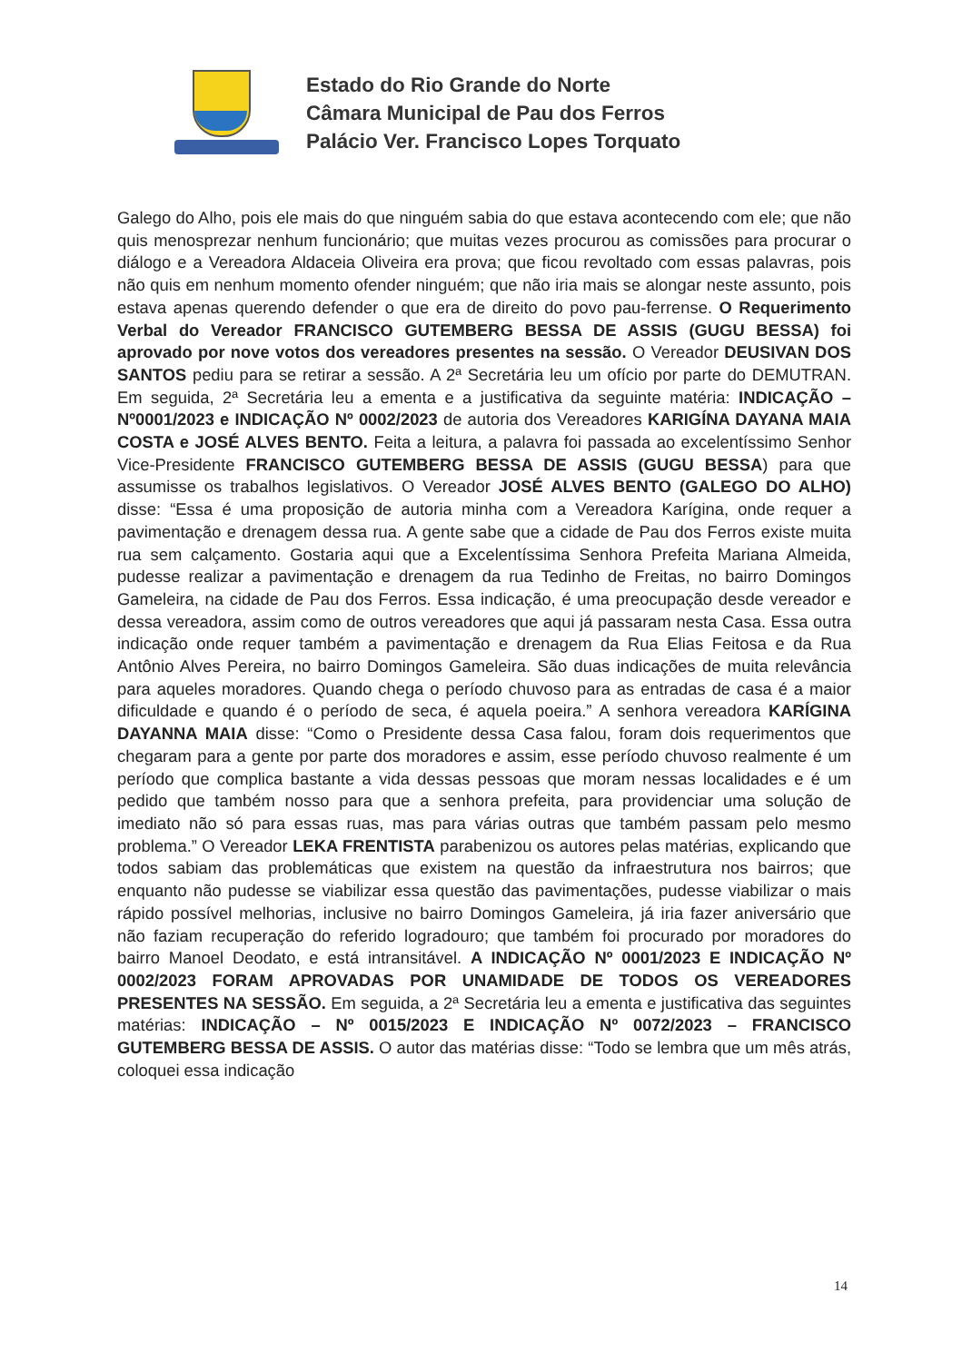Estado do Rio Grande do Norte
Câmara Municipal de Pau dos Ferros
Palácio Ver. Francisco Lopes Torquato
Galego do Alho, pois ele mais do que ninguém sabia do que estava acontecendo com ele; que não quis menosprezar nenhum funcionário; que muitas vezes procurou as comissões para procurar o diálogo e a Vereadora Aldaceia Oliveira era prova; que ficou revoltado com essas palavras, pois não quis em nenhum momento ofender ninguém; que não iria mais se alongar neste assunto, pois estava apenas querendo defender o que era de direito do povo pau-ferrense. O Requerimento Verbal do Vereador FRANCISCO GUTEMBERG BESSA DE ASSIS (GUGU BESSA) foi aprovado por nove votos dos vereadores presentes na sessão. O Vereador DEUSIVAN DOS SANTOS pediu para se retirar a sessão. A 2ª Secretária leu um ofício por parte do DEMUTRAN. Em seguida, 2ª Secretária leu a ementa e a justificativa da seguinte matéria: INDICAÇÃO – Nº0001/2023 e INDICAÇÃO Nº 0002/2023 de autoria dos Vereadores KARIGÍNA DAYANA MAIA COSTA e JOSÉ ALVES BENTO. Feita a leitura, a palavra foi passada ao excelentíssimo Senhor Vice-Presidente FRANCISCO GUTEMBERG BESSA DE ASSIS (GUGU BESSA) para que assumisse os trabalhos legislativos. O Vereador JOSÉ ALVES BENTO (GALEGO DO ALHO) disse: “Essa é uma proposição de autoria minha com a Vereadora Karígina, onde requer a pavimentação e drenagem dessa rua. A gente sabe que a cidade de Pau dos Ferros existe muita rua sem calçamento. Gostaria aqui que a Excelentíssima Senhora Prefeita Mariana Almeida, pudesse realizar a pavimentação e drenagem da rua Tedinho de Freitas, no bairro Domingos Gameleira, na cidade de Pau dos Ferros. Essa indicação, é uma preocupação desde vereador e dessa vereadora, assim como de outros vereadores que aqui já passaram nesta Casa. Essa outra indicação onde requer também a pavimentação e drenagem da Rua Elias Feitosa e da Rua Antônio Alves Pereira, no bairro Domingos Gameleira. São duas indicações de muita relevância para aqueles moradores. Quando chega o período chuvoso para as entradas de casa é a maior dificuldade e quando é o período de seca, é aquela poeira.” A senhora vereadora KARÍGINA DAYANNA MAIA disse: “Como o Presidente dessa Casa falou, foram dois requerimentos que chegaram para a gente por parte dos moradores e assim, esse período chuvoso realmente é um período que complica bastante a vida dessas pessoas que moram nessas localidades e é um pedido que também nosso para que a senhora prefeita, para providenciar uma solução de imediato não só para essas ruas, mas para várias outras que também passam pelo mesmo problema.” O Vereador LEKA FRENTISTA parabenizou os autores pelas matérias, explicando que todos sabiam das problemáticas que existem na questão da infraestrutura nos bairros; que enquanto não pudesse se viabilizar essa questão das pavimentações, pudesse viabilizar o mais rápido possível melhorias, inclusive no bairro Domingos Gameleira, já iria fazer aniversário que não faziam recuperação do referido logradouro; que também foi procurado por moradores do bairro Manoel Deodato, e está intransitável. A INDICAÇÃO Nº 0001/2023 E INDICAÇÃO Nº 0002/2023 FORAM APROVADAS POR UNAMIDADE DE TODOS OS VEREADORES PRESENTES NA SESSÃO. Em seguida, a 2ª Secretária leu a ementa e justificativa das seguintes matérias: INDICAÇÃO – Nº 0015/2023 E INDICAÇÃO Nº 0072/2023 – FRANCISCO GUTEMBERG BESSA DE ASSIS. O autor das matérias disse: “Todo se lembra que um mês atrás, coloquei essa indicação
14